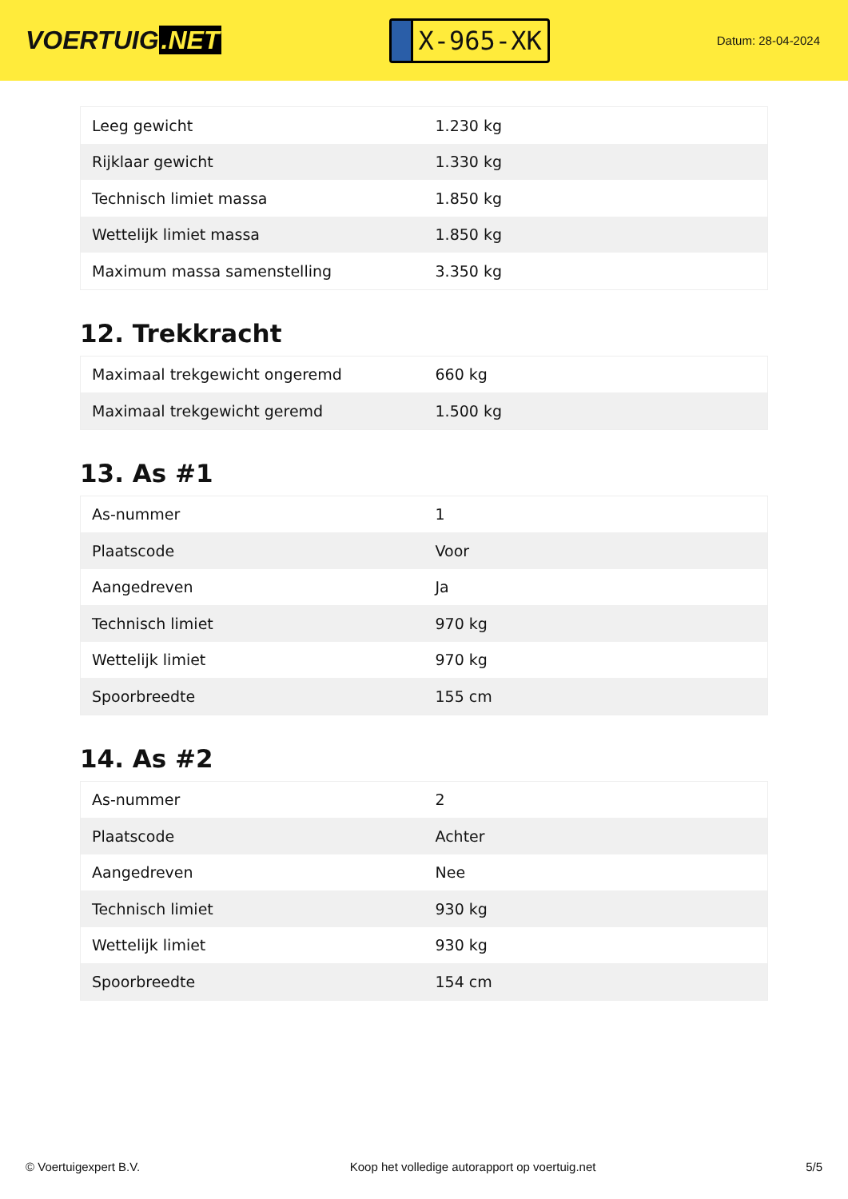VOERTUIG.NET
X-965-XK
Datum: 28-04-2024
| Leeg gewicht | 1.230 kg |
| Rijklaar gewicht | 1.330 kg |
| Technisch limiet massa | 1.850 kg |
| Wettelijk limiet massa | 1.850 kg |
| Maximum massa samenstelling | 3.350 kg |
12. Trekkracht
| Maximaal trekgewicht ongeremd | 660 kg |
| Maximaal trekgewicht geremd | 1.500 kg |
13. As #1
| As-nummer | 1 |
| Plaatscode | Voor |
| Aangedreven | Ja |
| Technisch limiet | 970 kg |
| Wettelijk limiet | 970 kg |
| Spoorbreedte | 155 cm |
14. As #2
| As-nummer | 2 |
| Plaatscode | Achter |
| Aangedreven | Nee |
| Technisch limiet | 930 kg |
| Wettelijk limiet | 930 kg |
| Spoorbreedte | 154 cm |
© Voertuigexpert B.V. Koop het volledige autorapport op voertuig.net 5/5